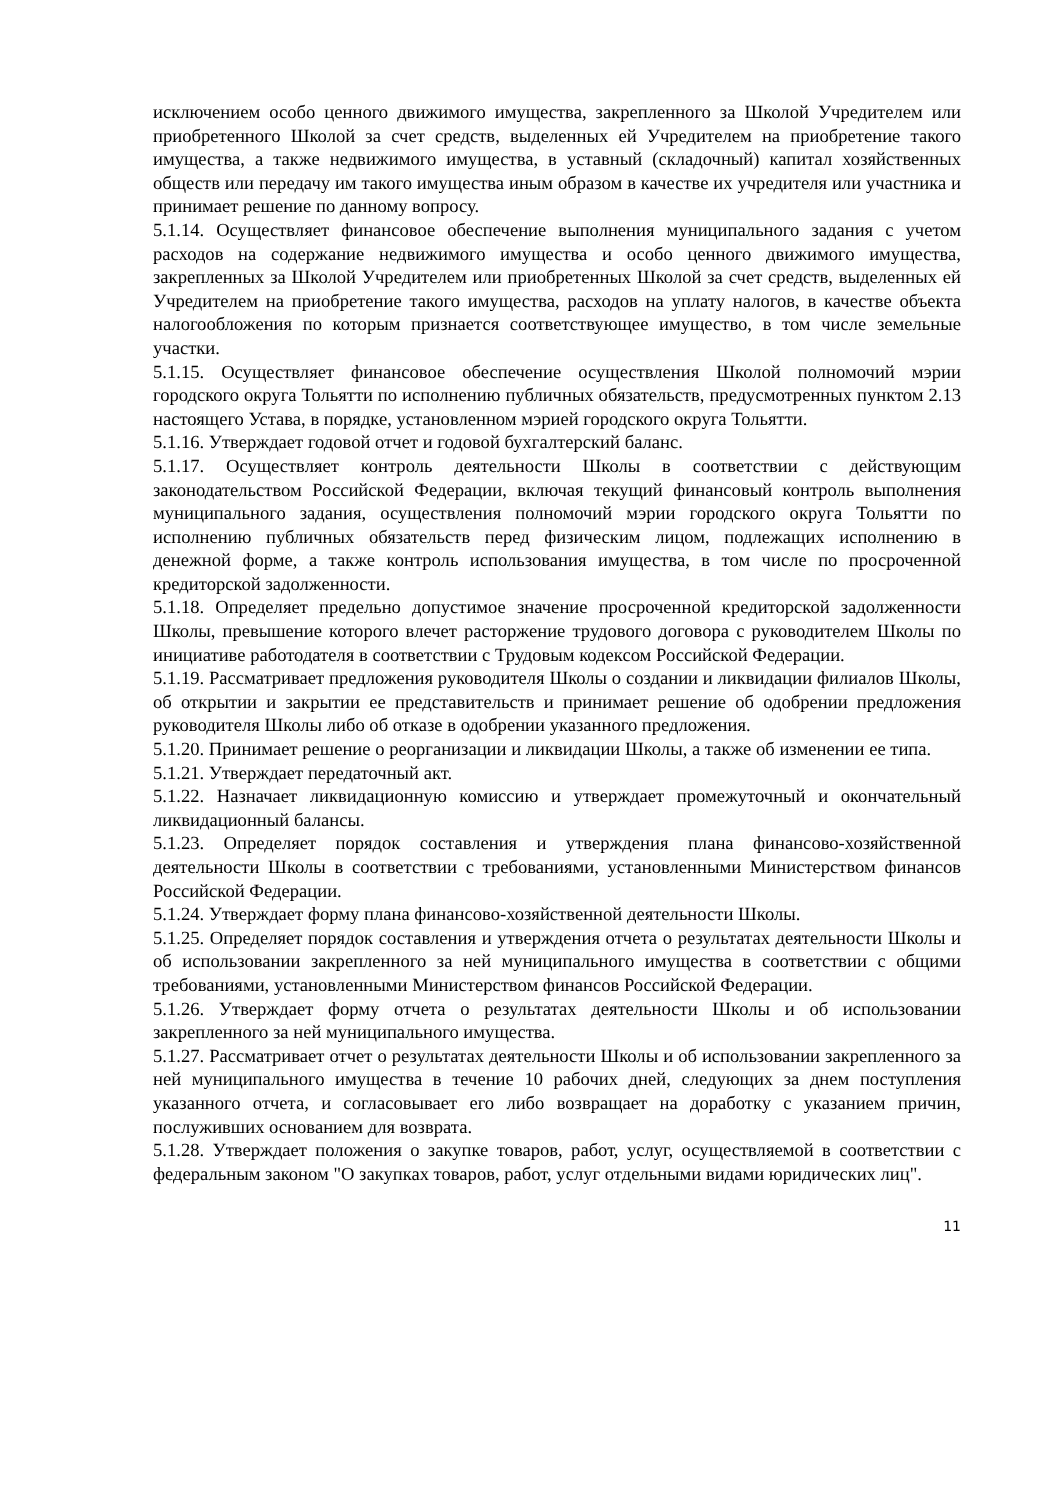исключением особо ценного движимого имущества, закрепленного за Школой Учредителем или приобретенного Школой за счет средств, выделенных ей Учредителем на приобретение такого имущества, а также недвижимого имущества, в уставный (складочный) капитал хозяйственных обществ или передачу им такого имущества иным образом в качестве их учредителя или участника и принимает решение по данному вопросу.
5.1.14. Осуществляет финансовое обеспечение выполнения муниципального задания с учетом расходов на содержание недвижимого имущества и особо ценного движимого имущества, закрепленных за Школой Учредителем или приобретенных Школой за счет средств, выделенных ей Учредителем на приобретение такого имущества, расходов на уплату налогов, в качестве объекта налогообложения по которым признается соответствующее имущество, в том числе земельные участки.
5.1.15. Осуществляет финансовое обеспечение осуществления Школой полномочий мэрии городского округа Тольятти по исполнению публичных обязательств, предусмотренных пунктом 2.13 настоящего Устава, в порядке, установленном мэрией городского округа Тольятти.
5.1.16. Утверждает годовой отчет и годовой бухгалтерский баланс.
5.1.17. Осуществляет контроль деятельности Школы в соответствии с действующим законодательством Российской Федерации, включая текущий финансовый контроль выполнения муниципального задания, осуществления полномочий мэрии городского округа Тольятти по исполнению публичных обязательств перед физическим лицом, подлежащих исполнению в денежной форме, а также контроль использования имущества, в том числе по просроченной кредиторской задолженности.
5.1.18. Определяет предельно допустимое значение просроченной кредиторской задолженности Школы, превышение которого влечет расторжение трудового договора с руководителем Школы по инициативе работодателя в соответствии с Трудовым кодексом Российской Федерации.
5.1.19. Рассматривает предложения руководителя Школы о создании и ликвидации филиалов Школы, об открытии и закрытии ее представительств и принимает решение об одобрении предложения руководителя Школы либо об отказе в одобрении указанного предложения.
5.1.20. Принимает решение о реорганизации и ликвидации Школы, а также об изменении ее типа.
5.1.21. Утверждает передаточный акт.
5.1.22. Назначает ликвидационную комиссию и утверждает промежуточный и окончательный ликвидационный балансы.
5.1.23. Определяет порядок составления и утверждения плана финансово-хозяйственной деятельности Школы в соответствии с требованиями, установленными Министерством финансов Российской Федерации.
5.1.24. Утверждает форму плана финансово-хозяйственной деятельности Школы.
5.1.25. Определяет порядок составления и утверждения отчета о результатах деятельности Школы и об использовании закрепленного за ней муниципального имущества в соответствии с общими требованиями, установленными Министерством финансов Российской Федерации.
5.1.26. Утверждает форму отчета о результатах деятельности Школы и об использовании закрепленного за ней муниципального имущества.
5.1.27. Рассматривает отчет о результатах деятельности Школы и об использовании закрепленного за ней муниципального имущества в течение 10 рабочих дней, следующих за днем поступления указанного отчета, и согласовывает его либо возвращает на доработку с указанием причин, послуживших основанием для возврата.
5.1.28. Утверждает положения о закупке товаров, работ, услуг, осуществляемой в соответствии с федеральным законом "О закупках товаров, работ, услуг отдельными видами юридических лиц".
11